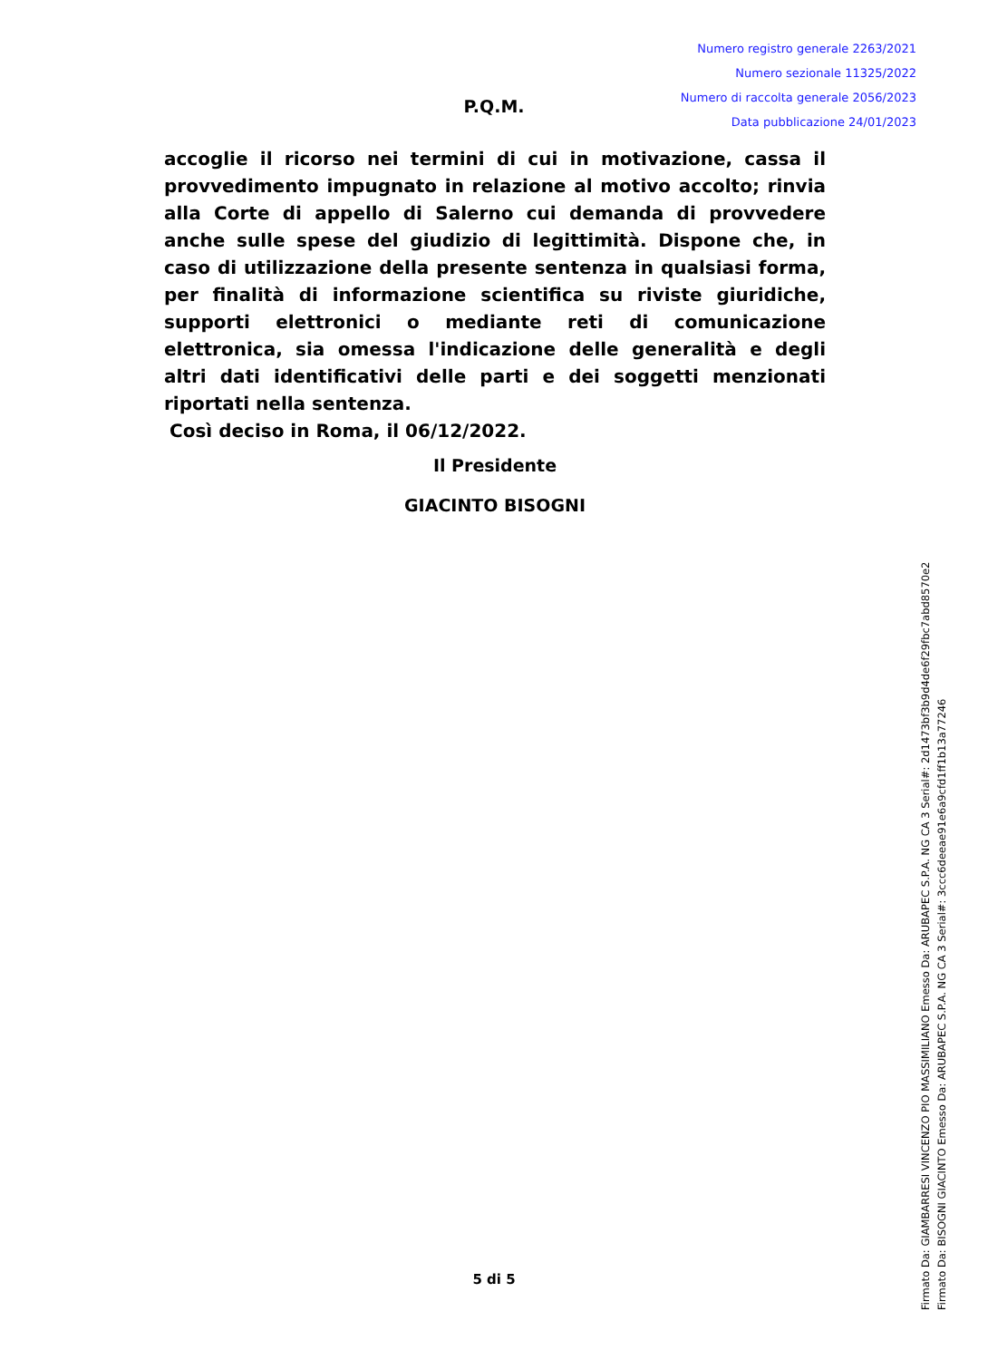Numero registro generale 2263/2021
Numero sezionale 11325/2022
Numero di raccolta generale 2056/2023
Data pubblicazione 24/01/2023
P.Q.M.
accoglie il ricorso nei termini di cui in motivazione, cassa il provvedimento impugnato in relazione al motivo accolto; rinvia alla Corte di appello di Salerno cui demanda di provvedere anche sulle spese del giudizio di legittimità. Dispone che, in caso di utilizzazione della presente sentenza in qualsiasi forma, per finalità di informazione scientifica su riviste giuridiche, supporti elettronici o mediante reti di comunicazione elettronica, sia omessa l'indicazione delle generalità e degli altri dati identificativi delle parti e dei soggetti menzionati riportati nella sentenza.
Così deciso in Roma, il 06/12/2022.
Il Presidente
GIACINTO BISOGNI
5 di 5
Firmato Da: GIAMBARRESI VINCENZO PIO MASSIMILIANO Emesso Da: ARUBAPEC S.P.A. NG CA 3 Serial#: 2d1473bf3b9d4de6f29fbc7abd8570e2
Firmato Da: BISOGNI GIACINTO Emesso Da: ARUBAPEC S.P.A. NG CA 3 Serial#: 3ccc6deeae91e6a9cfd1ff1b13a77246